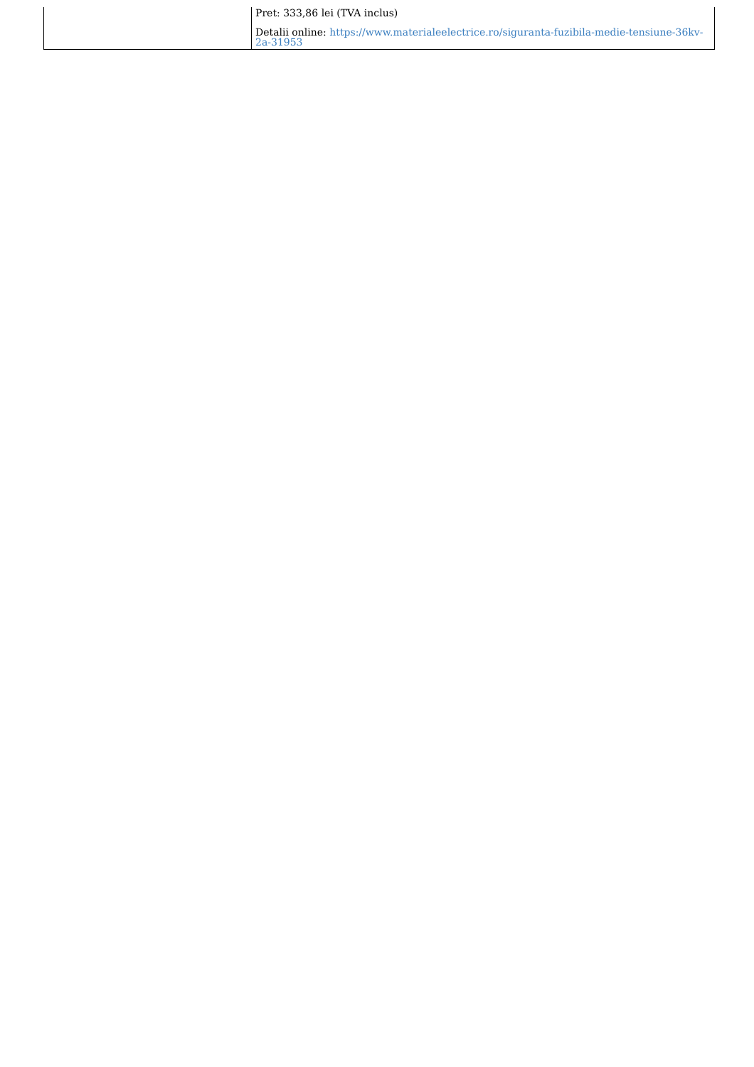| | Pret: 333,86 lei (TVA inclus) Detalii online: https://www.materialeelectrice.ro/siguranta-fuzibila-medie-tensiune-36kv-2a-31953 |